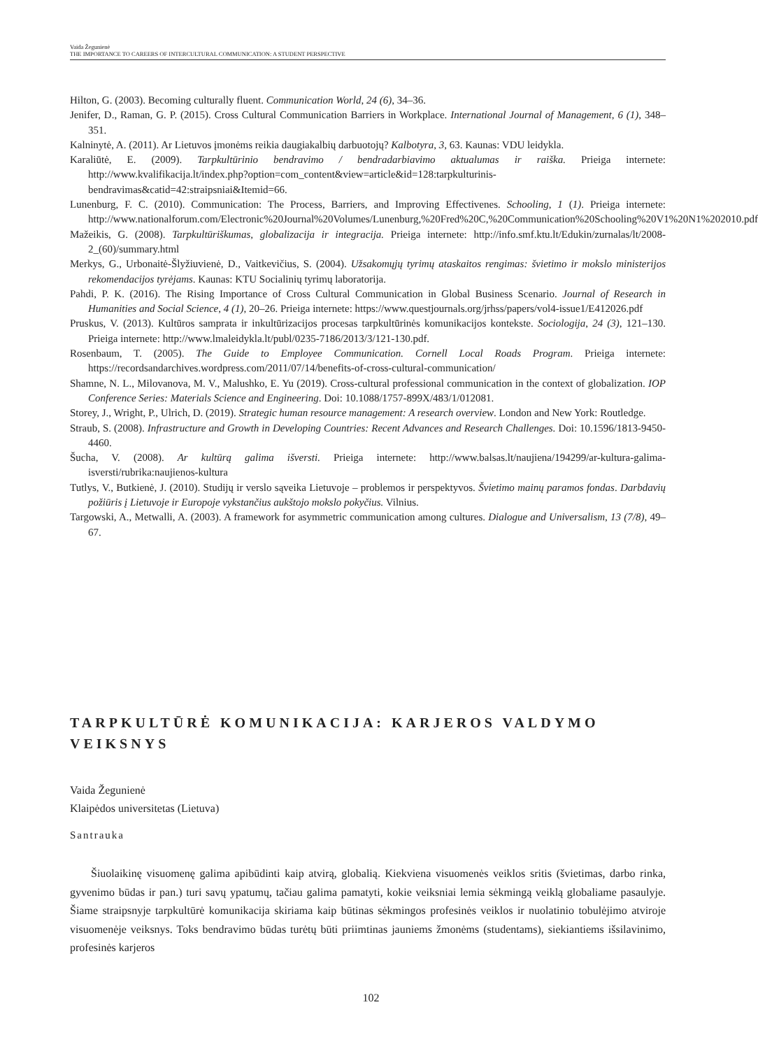Vaida Žegunienė
THE IMPORTANCE TO CAREERS OF INTERCULTURAL COMMUNICATION: A STUDENT PERSPECTIVE
Hilton, G. (2003). Becoming culturally fluent. Communication World, 24 (6), 34–36.
Jenifer, D., Raman, G. P. (2015). Cross Cultural Communication Barriers in Workplace. International Journal of Management, 6 (1), 348–351.
Kalninytė, A. (2011). Ar Lietuvos įmonėms reikia daugiakalbių darbuotojų? Kalbotyra, 3, 63. Kaunas: VDU leidykla.
Karaliūtė, E. (2009). Tarpkultūrinio bendravimo / bendradarbiavimo aktualumas ir raiška. Prieiga internete: http://www.kvalifikacija.lt/index.php?option=com_content&view=article&id=128:tarpkulturinis-bendravimas&catid=42:straipsniai&Itemid=66.
Lunenburg, F. C. (2010). Communication: The Process, Barriers, and Improving Effectivenes. Schooling, 1 (1). Prieiga internete: http://www.nationalforum.com/Electronic%20Journal%20Volumes/Lunenburg,%20Fred%20C,%20Communication%20Schooling%20V1%20N1%202010.pdf
Mažeikis, G. (2008). Tarpkultūriškumas, globalizacija ir integracija. Prieiga internete: http://info.smf.ktu.lt/Edukin/zurnalas/lt/2008-2_(60)/summary.html
Merkys, G., Urbonaitė-Šlyžiuvienė, D., Vaitkevičius, S. (2004). Užsakomųjų tyrimų ataskaitos rengimas: švietimo ir mokslo ministerijos rekomendacijos tyrėjams. Kaunas: KTU Socialinių tyrimų laboratorija.
Pahdi, P. K. (2016). The Rising Importance of Cross Cultural Communication in Global Business Scenario. Journal of Research in Humanities and Social Science, 4 (1), 20–26. Prieiga internete: https://www.questjournals.org/jrhss/papers/vol4-issue1/E412026.pdf
Pruskus, V. (2013). Kultūros samprata ir inkultūrizacijos procesas tarpkultūrinės komunikacijos kontekste. Sociologija, 24 (3), 121–130. Prieiga internete: http://www.lmaleidykla.lt/publ/0235-7186/2013/3/121-130.pdf.
Rosenbaum, T. (2005). The Guide to Employee Communication. Cornell Local Roads Program. Prieiga internete: https://recordsandarchives.wordpress.com/2011/07/14/benefits-of-cross-cultural-communication/
Shamne, N. L., Milovanova, M. V., Malushko, E. Yu (2019). Cross-cultural professional communication in the context of globalization. IOP Conference Series: Materials Science and Engineering. Doi: 10.1088/1757-899X/483/1/012081.
Storey, J., Wright, P., Ulrich, D. (2019). Strategic human resource management: A research overview. London and New York: Routledge.
Straub, S. (2008). Infrastructure and Growth in Developing Countries: Recent Advances and Research Challenges. Doi: 10.1596/1813-9450-4460.
Šucha, V. (2008). Ar kultūrą galima išversti. Prieiga internete: http://www.balsas.lt/naujiena/194299/ar-kultura-galima-isversti/rubrika:naujienos-kultura
Tutlys, V., Butkienė, J. (2010). Studijų ir verslo sąveika Lietuvoje – problemos ir perspektyvos. Švietimo mainų paramos fondas. Darbdavių požiūris į Lietuvoje ir Europoje vykstančius aukštojo mokslo pokyčius. Vilnius.
Targowski, A., Metwalli, A. (2003). A framework for asymmetric communication among cultures. Dialogue and Universalism, 13 (7/8), 49–67.
TARPKULTŪRĖ KOMUNIKACIJA: KARJEROS VALDYMO VEIKSNYS
Vaida Žegunienė
Klaipėdos universitetas (Lietuva)
Santrauka
Šiuolaikinę visuomenę galima apibūdinti kaip atvirą, globalią. Kiekviena visuomenės veiklos sritis (švietimas, darbo rinka, gyvenimo būdas ir pan.) turi savų ypatumų, tačiau galima pamatyti, kokie veiksniai lemia sėkmingą veiklą globaliame pasaulyje. Šiame straipsnyje tarpkultūrė komunikacija skiriama kaip būtinas sėkmingos profesinės veiklos ir nuolatinio tobulėjimo atviroje visuomenėje veiksnys. Toks bendravimo būdas turėtų būti priimtinas jauniems žmonėms (studentams), siekiantiems išsilavinimo, profesinės karjeros
102